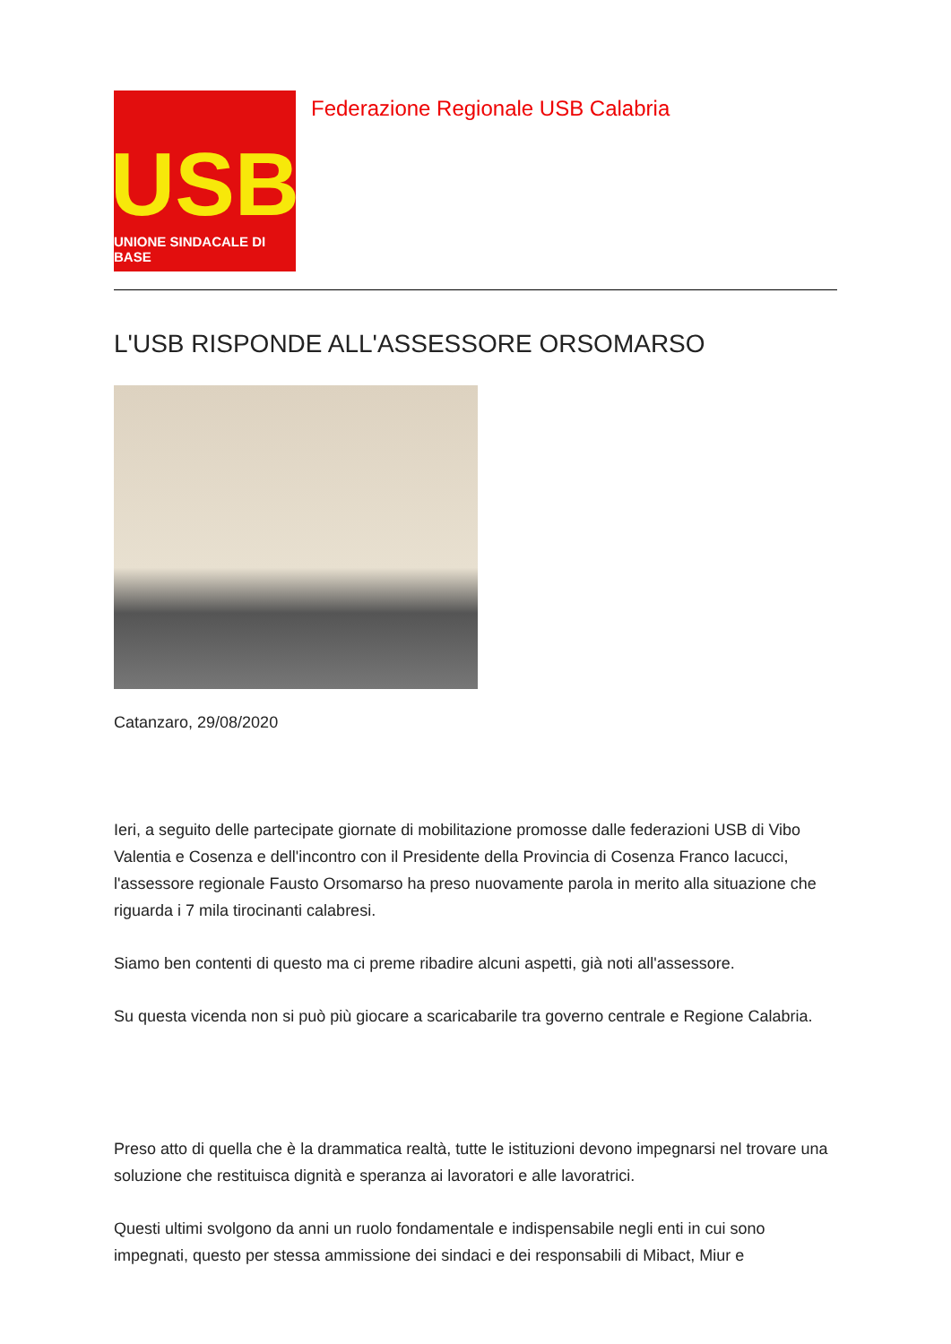USB
UNIONE SINDACALE DI BASE
Federazione Regionale USB Calabria
L'USB RISPONDE ALL'ASSESSORE ORSOMARSO
Catanzaro, 29/08/2020
Ieri, a seguito delle partecipate giornate di mobilitazione promosse dalle federazioni USB di Vibo Valentia e Cosenza e dell'incontro con il Presidente della Provincia di Cosenza Franco Iacucci, l'assessore regionale Fausto Orsomarso ha preso nuovamente parola in merito alla situazione che riguarda i 7 mila tirocinanti calabresi.
Siamo ben contenti di questo ma ci preme ribadire alcuni aspetti, già noti all'assessore.
Su questa vicenda non si può più giocare a scaricabarile tra governo centrale e Regione Calabria.
Preso atto di quella che è la drammatica realtà, tutte le istituzioni devono impegnarsi nel trovare una soluzione che restituisca dignità e speranza ai lavoratori e alle lavoratrici.
Questi ultimi svolgono da anni un ruolo fondamentale e indispensabile negli enti in cui sono impegnati, questo per stessa ammissione dei sindaci e dei responsabili di Mibact, Miur e